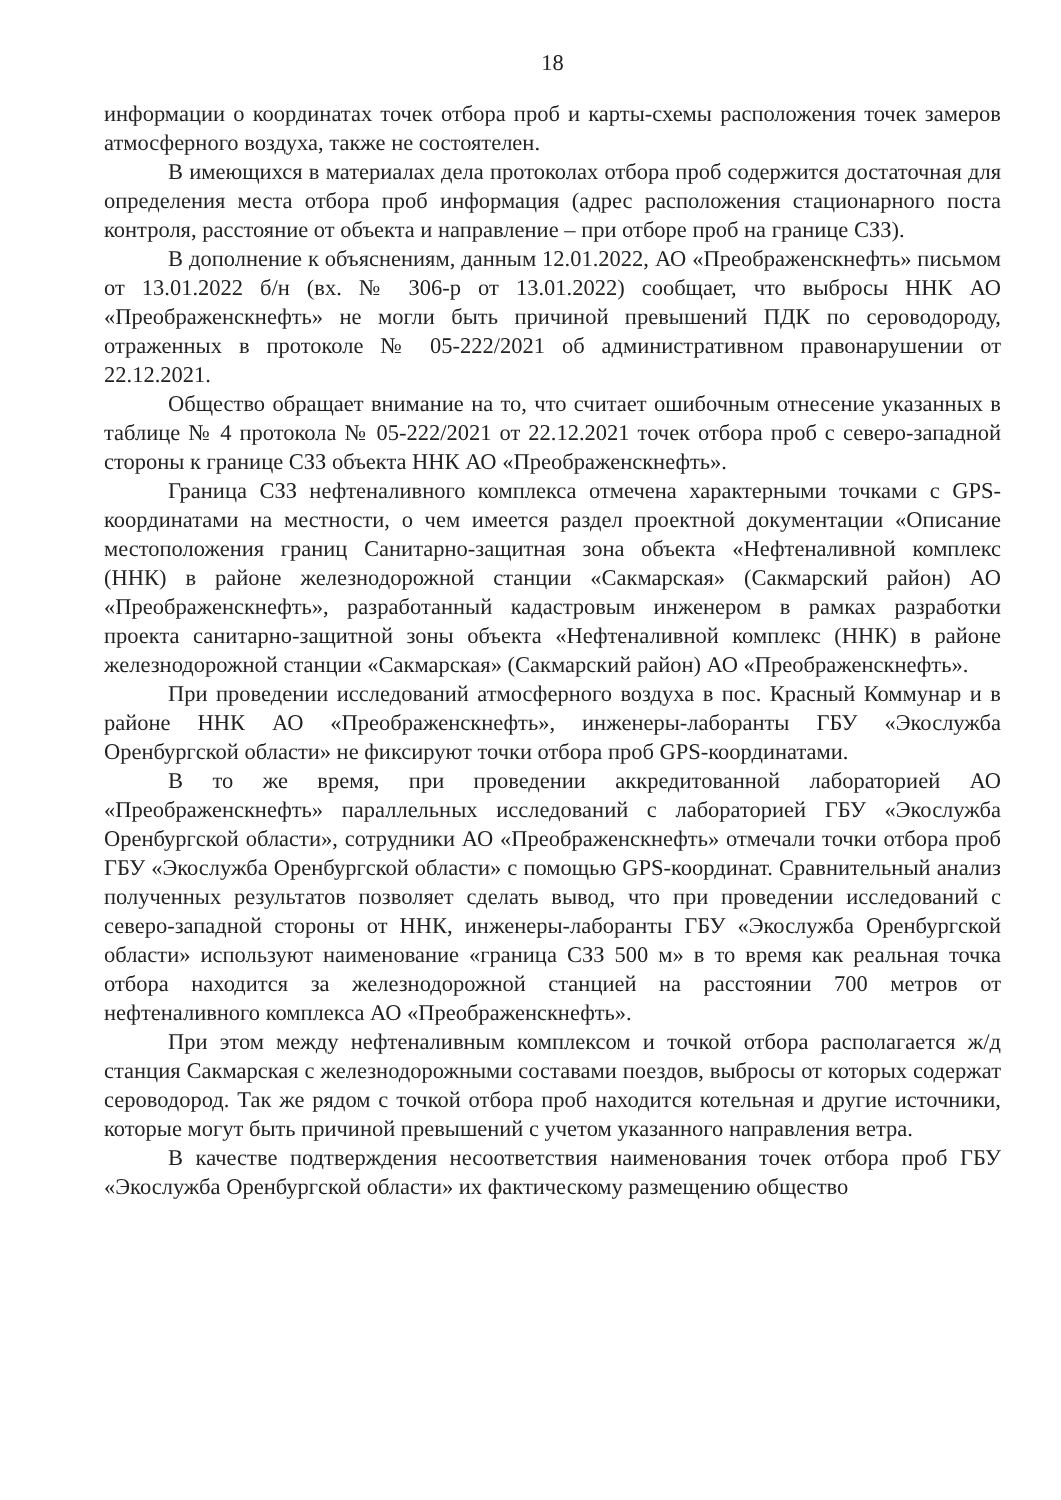18
информации о координатах точек отбора проб и карты-схемы расположения точек замеров атмосферного воздуха, также не состоятелен.
В имеющихся в материалах дела протоколах отбора проб содержится достаточная для определения места отбора проб информация (адрес расположения стационарного поста контроля, расстояние от объекта и направление – при отборе проб на границе СЗЗ).
В дополнение к объяснениям, данным 12.01.2022, АО «Преображенскнефть» письмом от 13.01.2022 б/н (вх. № 306-р от 13.01.2022) сообщает, что выбросы ННК АО «Преображенскнефть» не могли быть причиной превышений ПДК по сероводороду, отраженных в протоколе № 05-222/2021 об административном правонарушении от 22.12.2021.
Общество обращает внимание на то, что считает ошибочным отнесение указанных в таблице № 4 протокола № 05-222/2021 от 22.12.2021 точек отбора проб с северо-западной стороны к границе СЗЗ объекта ННК АО «Преображенскнефть».
Граница СЗЗ нефтеналивного комплекса отмечена характерными точками с GPS-координатами на местности, о чем имеется раздел проектной документации «Описание местоположения границ Санитарно-защитная зона объекта «Нефтеналивной комплекс (ННК) в районе железнодорожной станции «Сакмарская» (Сакмарский район) АО «Преображенскнефть», разработанный кадастровым инженером в рамках разработки проекта санитарно-защитной зоны объекта «Нефтеналивной комплекс (ННК) в районе железнодорожной станции «Сакмарская» (Сакмарский район) АО «Преображенскнефть».
При проведении исследований атмосферного воздуха в пос. Красный Коммунар и в районе ННК АО «Преображенскнефть», инженеры-лаборанты ГБУ «Экослужба Оренбургской области» не фиксируют точки отбора проб GPS-координатами.
В то же время, при проведении аккредитованной лабораторией АО «Преображенскнефть» параллельных исследований с лабораторией ГБУ «Экослужба Оренбургской области», сотрудники АО «Преображенскнефть» отмечали точки отбора проб ГБУ «Экослужба Оренбургской области» с помощью GPS-координат. Сравнительный анализ полученных результатов позволяет сделать вывод, что при проведении исследований с северо-западной стороны от ННК, инженеры-лаборанты ГБУ «Экослужба Оренбургской области» используют наименование «граница СЗЗ 500 м» в то время как реальная точка отбора находится за железнодорожной станцией на расстоянии 700 метров от нефтеналивного комплекса АО «Преображенскнефть».
При этом между нефтеналивным комплексом и точкой отбора располагается ж/д станция Сакмарская с железнодорожными составами поездов, выбросы от которых содержат сероводород. Так же рядом с точкой отбора проб находится котельная и другие источники, которые могут быть причиной превышений с учетом указанного направления ветра.
В качестве подтверждения несоответствия наименования точек отбора проб ГБУ «Экослужба Оренбургской области» их фактическому размещению общество